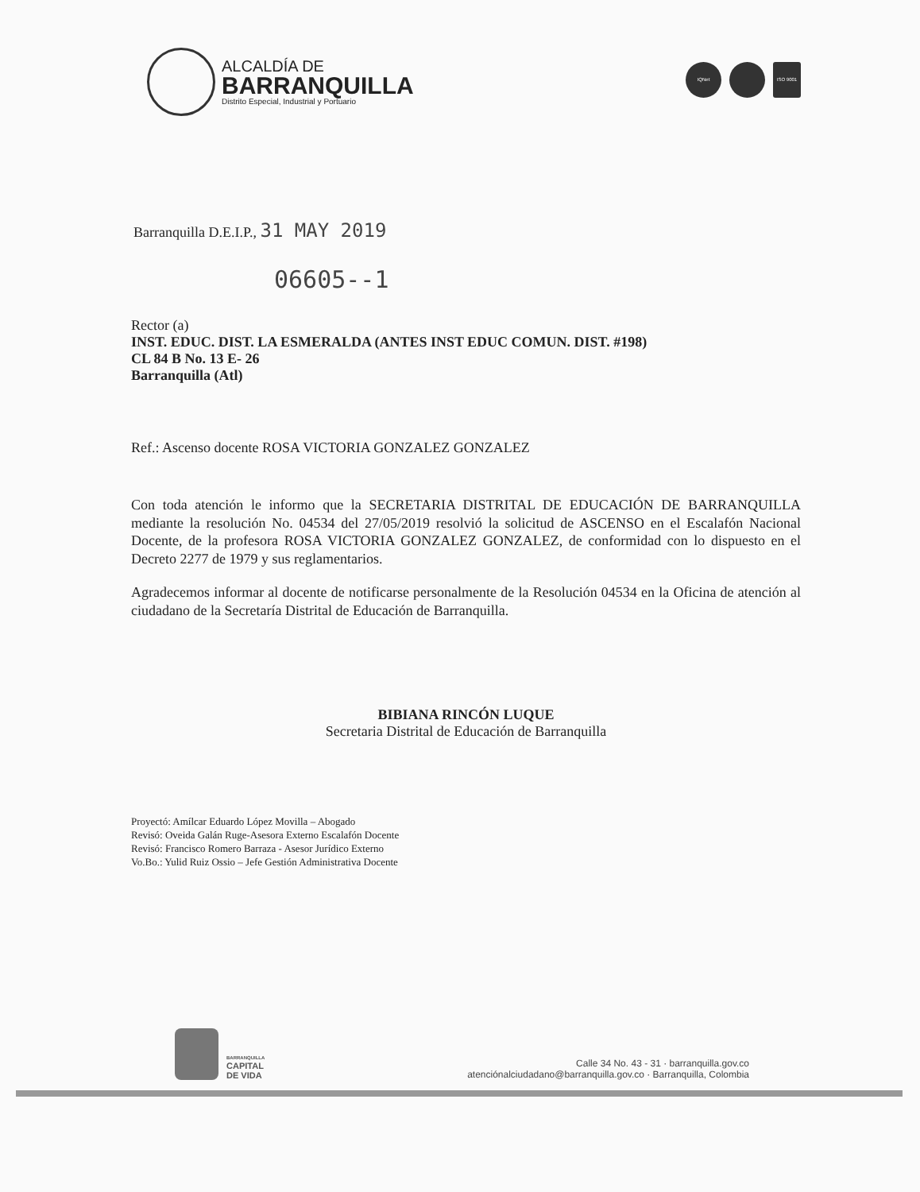ALCALDÍA DE
BARRANQUILLA
Distrito Especial, Industrial y Portuario
IQNet ISO 9001
Barranquilla D.E.I.P., 31 MAY 2019
06605--1
Rector (a)
INST. EDUC. DIST. LA ESMERALDA (ANTES INST EDUC COMUN. DIST. #198)
CL 84 B No. 13 E- 26
Barranquilla (Atl)
Ref.: Ascenso docente ROSA VICTORIA GONZALEZ GONZALEZ
Con toda atención le informo que la SECRETARIA DISTRITAL DE EDUCACIÓN DE BARRANQUILLA mediante la resolución No. 04534 del 27/05/2019 resolvió la solicitud de ASCENSO en el Escalafón Nacional Docente, de la profesora ROSA VICTORIA GONZALEZ GONZALEZ, de conformidad con lo dispuesto en el Decreto 2277 de 1979 y sus reglamentarios.
Agradecemos informar al docente de notificarse personalmente de la Resolución 04534 en la Oficina de atención al ciudadano de la Secretaría Distrital de Educación de Barranquilla.
BIBIANA RINCÓN LUQUE
Secretaria Distrital de Educación de Barranquilla
Proyectó: Amílcar Eduardo López Movilla – Abogado
Revisó: Oveida Galán Ruge-Asesora Externo Escalafón Docente
Revisó: Francisco Romero Barraza - Asesor Jurídico Externo
Vo.Bo.: Yulid Ruiz Ossio – Jefe Gestión Administrativa Docente
BARRANQUILLA
CAPITAL
DE VIDA
Calle 34 No. 43 - 31 · barranquilla.gov.co
atenciónalciudadano@barranquilla.gov.co · Barranquilla, Colombia